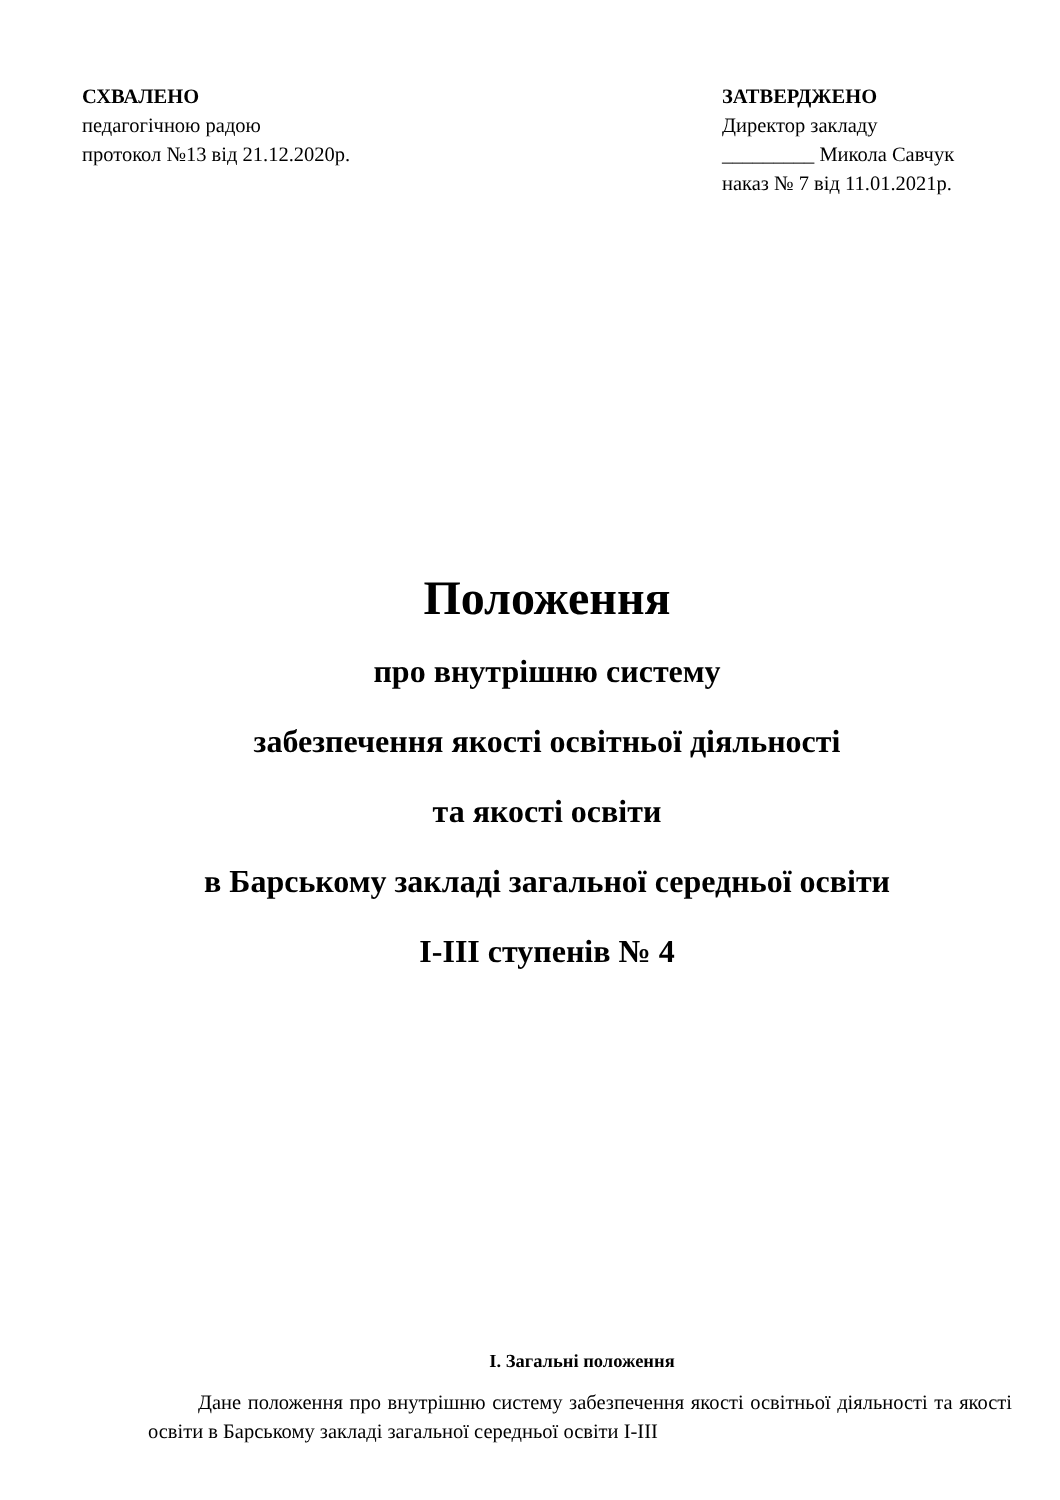СХВАЛЕНО
педагогічною радою
протокол №13 від 21.12.2020р.
ЗАТВЕРДЖЕНО
Директор закладу
_________ Микола Савчук
наказ № 7 від 11.01.2021р.
Положення
про внутрішню систему
забезпечення якості освітньої діяльності
та якості освіти
в Барському закладі загальної середньої освіти
І-ІІІ ступенів № 4
І. Загальні положення
Дане положення про внутрішню систему забезпечення якості освітньої діяльності та якості освіти в Барському закладі загальної середньої освіти І-ІІІ